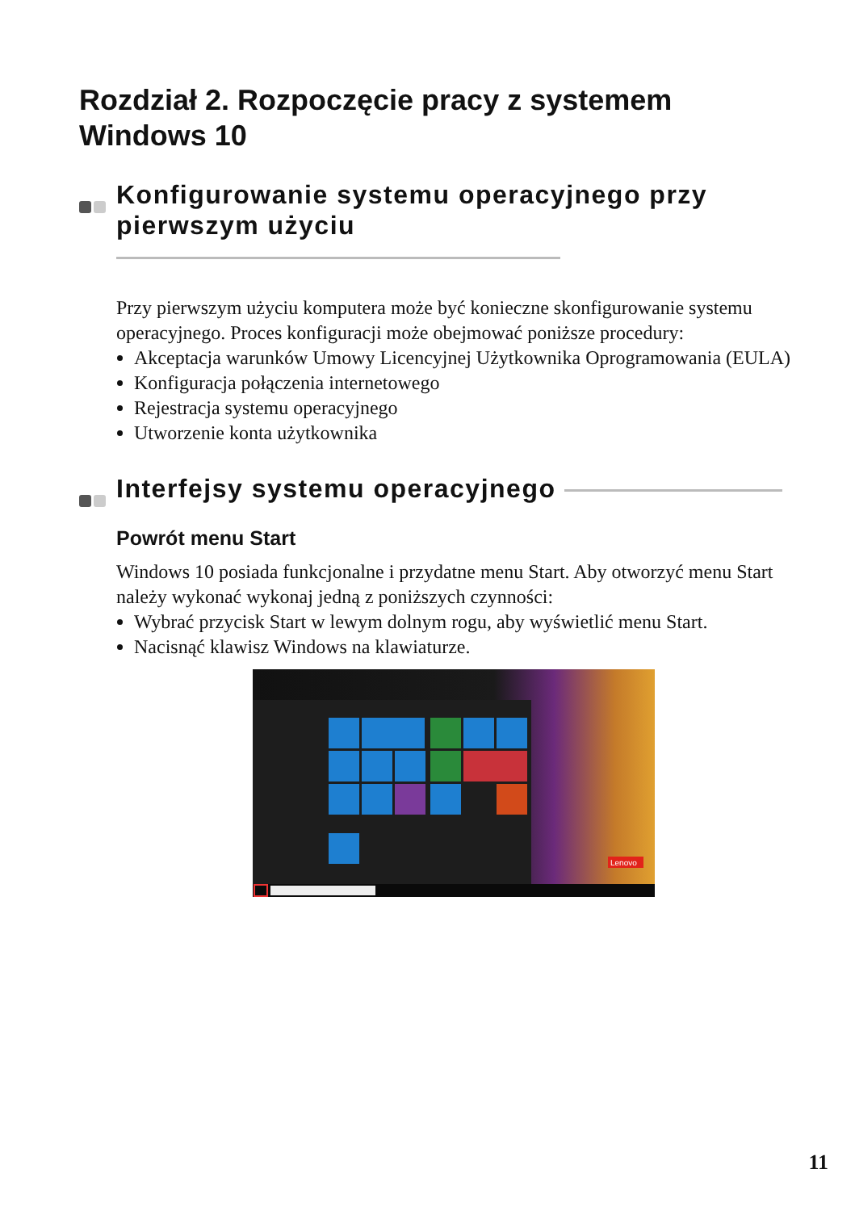Rozdział 2. Rozpoczęcie pracy z systemem Windows 10
Konfigurowanie systemu operacyjnego przy
pierwszym użyciu
Przy pierwszym użyciu komputera może być konieczne skonfigurowanie systemu operacyjnego. Proces konfiguracji może obejmować poniższe procedury:
Akceptacja warunków Umowy Licencyjnej Użytkownika Oprogramowania (EULA)
Konfiguracja połączenia internetowego
Rejestracja systemu operacyjnego
Utworzenie konta użytkownika
Interfejsy systemu operacyjnego
Powrót menu Start
Windows 10 posiada funkcjonalne i przydatne menu Start. Aby otworzyć menu Start należy wykonać wykonaj jedną z poniższych czynności:
Wybrać przycisk Start w lewym dolnym rogu, aby wyświetlić menu Start.
Nacisnąć klawisz Windows na klawiaturze.
Lenovo
11